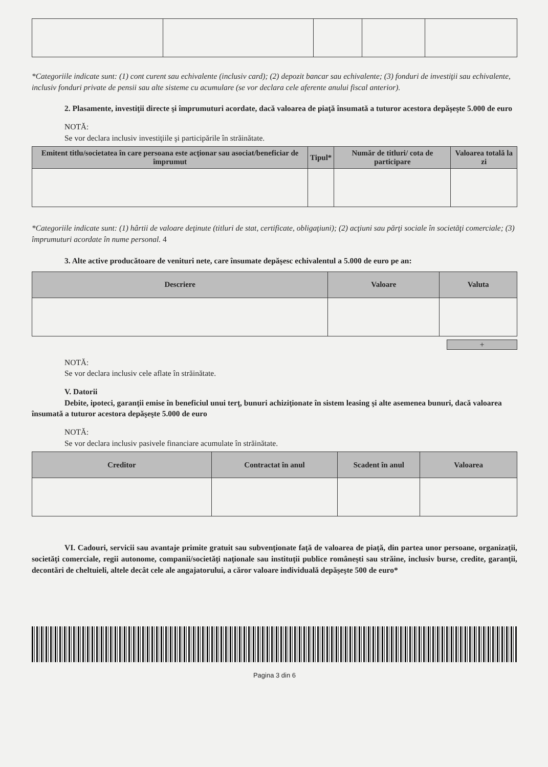*Categoriile indicate sunt: (1) cont curent sau echivalente (inclusiv card); (2) depozit bancar sau echivalente; (3) fonduri de investiţii sau echivalente, inclusiv fonduri private de pensii sau alte sisteme cu acumulare (se vor declara cele aferente anului fiscal anterior).
2. Plasamente, investiţii directe şi împrumuturi acordate, dacă valoarea de piaţă însumată a tuturor acestora depăşeşte 5.000 de euro
NOTĂ:
Se vor declara inclusiv investiţiile şi participările în străinătate.
| Emitent titlu/societatea în care persoana este acţionar sau asociat/beneficiar de împrumut | Tipul* | Număr de titluri/ cota de participare | Valoarea totală la zi |
| --- | --- | --- | --- |
*Categoriile indicate sunt: (1) hârtii de valoare deţinute (titluri de stat, certificate, obligaţiuni); (2) acţiuni sau părţi sociale în societăţi comerciale; (3) împrumuturi acordate în nume personal. 4
3. Alte active producătoare de venituri nete, care însumate depăşesc echivalentul a 5.000 de euro pe an:
| Descriere | Valoare | Valuta |
| --- | --- | --- |
+
NOTĂ:
Se vor declara inclusiv cele aflate în străinătate.
V. Datorii
Debite, ipoteci, garanţii emise în beneficiul unui terţ, bunuri achiziţionate în sistem leasing şi alte asemenea bunuri, dacă valoarea însumată a tuturor acestora depăşeşte 5.000 de euro
NOTĂ:
Se vor declara inclusiv pasivele financiare acumulate în străinătate.
| Creditor | Contractat în anul | Scadent în anul | Valoarea |
| --- | --- | --- | --- |
VI. Cadouri, servicii sau avantaje primite gratuit sau subvenţionate faţă de valoarea de piaţă, din partea unor persoane, organizaţii, societăţi comerciale, regii autonome, companii/societăţi naţionale sau instituţii publice româneşti sau străine, inclusiv burse, credite, garanţii, decontări de cheltuieli, altele decât cele ale angajatorului, a căror valoare individuală depăşeşte 500 de euro*
Pagina 3 din 6